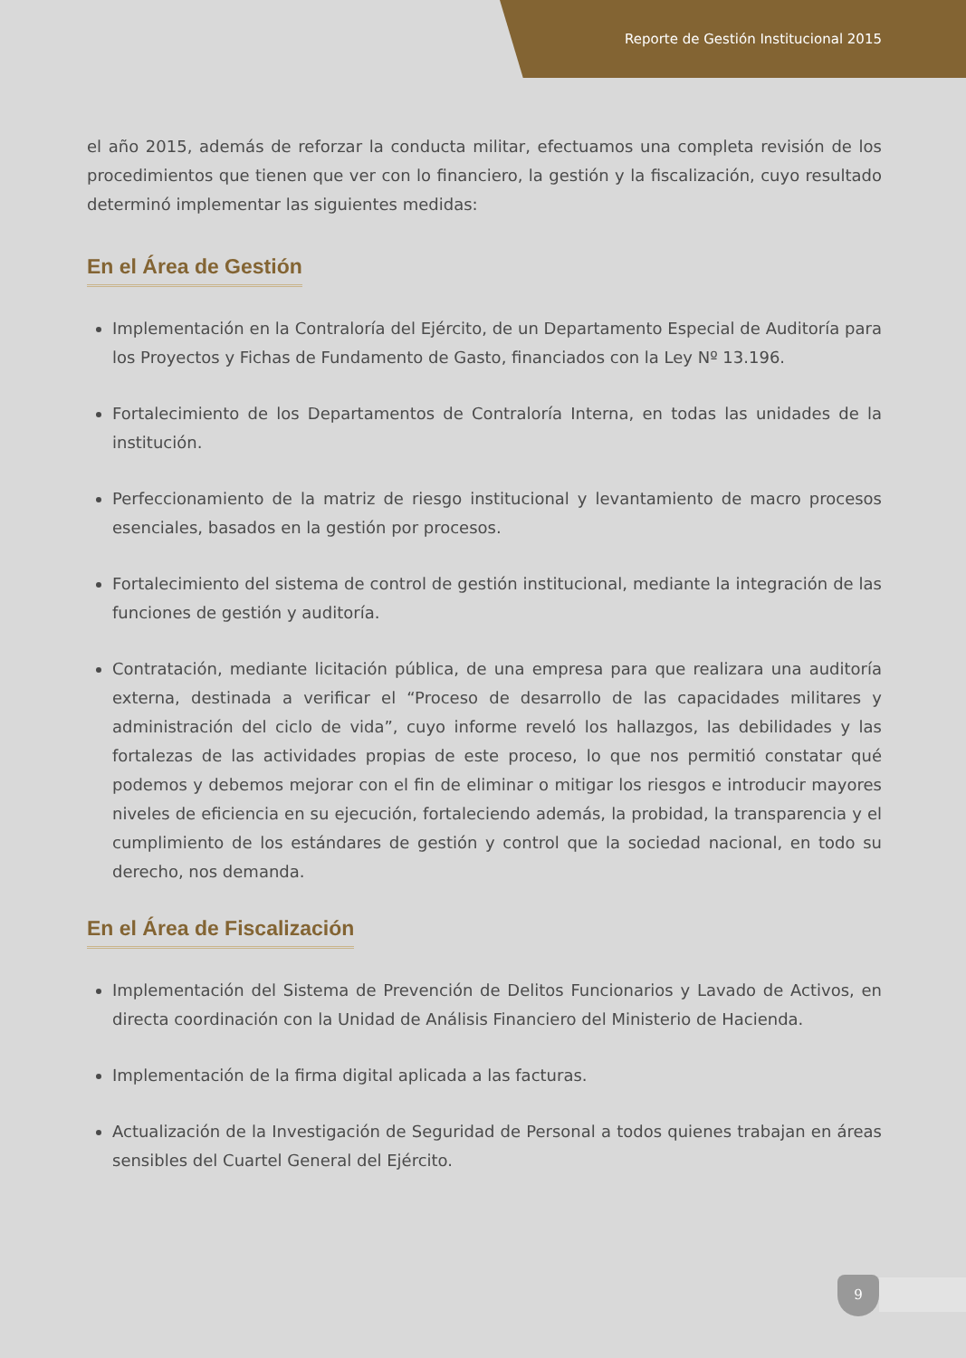Reporte de Gestión Institucional 2015
el año 2015, además de reforzar la conducta militar, efectuamos una completa revisión de los procedimientos que tienen que ver con lo financiero, la gestión y la fiscalización, cuyo resultado determinó implementar las siguientes medidas:
En el Área de Gestión
Implementación en la Contraloría del Ejército, de un Departamento Especial de Auditoría para los Proyectos y Fichas de Fundamento de Gasto, financiados con la Ley Nº 13.196.
Fortalecimiento de los Departamentos de Contraloría Interna, en todas las unidades de la institución.
Perfeccionamiento de la matriz de riesgo institucional y levantamiento de macro procesos esenciales, basados en la gestión por procesos.
Fortalecimiento del sistema de control de gestión institucional, mediante la integración de las funciones de gestión y auditoría.
Contratación, mediante licitación pública, de una empresa para que realizara una auditoría externa, destinada a verificar el “Proceso de desarrollo de las capacidades militares y administración del ciclo de vida”, cuyo informe reveló los hallazgos, las debilidades y las fortalezas de las actividades propias de este proceso, lo que nos permitió constatar qué podemos y debemos mejorar con el fin de eliminar o mitigar los riesgos e introducir mayores niveles de eficiencia en su ejecución, fortaleciendo además, la probidad, la transparencia y el cumplimiento de los estándares de gestión y control que la sociedad nacional, en todo su derecho, nos demanda.
En el Área de Fiscalización
Implementación del Sistema de Prevención de Delitos Funcionarios y Lavado de Activos, en directa coordinación con la Unidad de Análisis Financiero del Ministerio de Hacienda.
Implementación de la firma digital aplicada a las facturas.
Actualización de la Investigación de Seguridad de Personal a todos quienes trabajan en áreas sensibles del Cuartel General del Ejército.
9